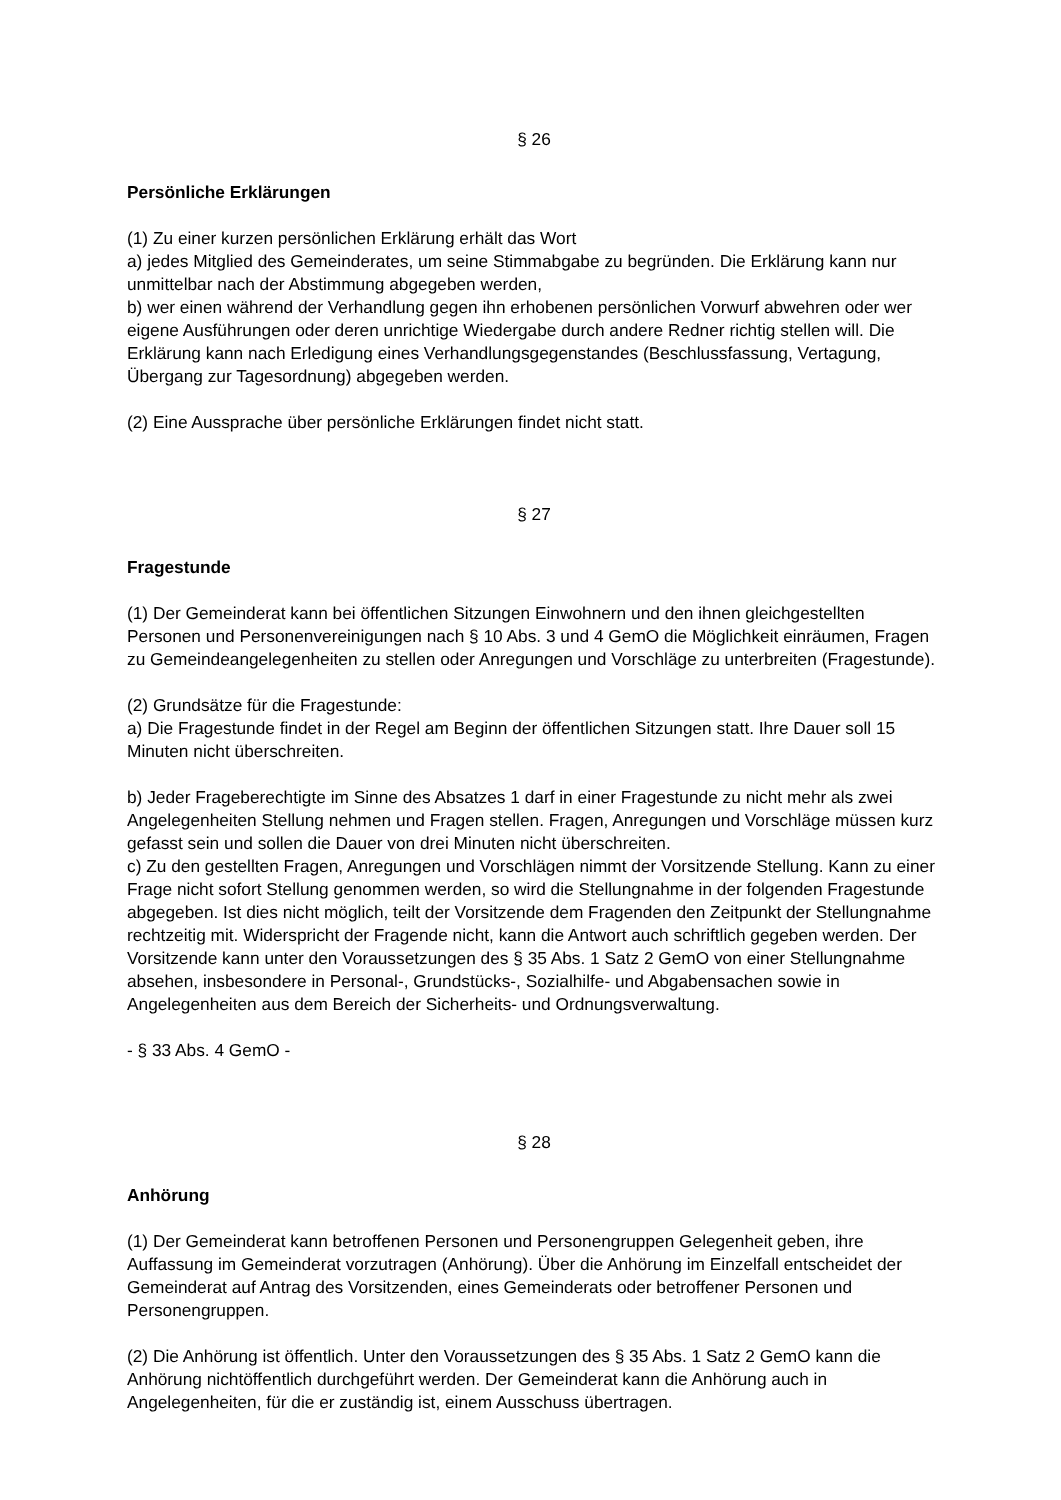§ 26
Persönliche Erklärungen
(1) Zu einer kurzen persönlichen Erklärung erhält das Wort
a) jedes Mitglied des Gemeinderates, um seine Stimmabgabe zu begründen. Die Erklärung kann nur unmittelbar nach der Abstimmung abgegeben werden,
b) wer einen während der Verhandlung gegen ihn erhobenen persönlichen Vorwurf abwehren oder wer eigene Ausführungen oder deren unrichtige Wiedergabe durch andere Redner richtig stellen will. Die Erklärung kann nach Erledigung eines Verhandlungsgegenstandes (Beschlussfassung, Vertagung, Übergang zur Tagesordnung) abgegeben werden.
(2) Eine Aussprache über persönliche Erklärungen findet nicht statt.
§ 27
Fragestunde
(1) Der Gemeinderat kann bei öffentlichen Sitzungen Einwohnern und den ihnen gleichgestellten Personen und Personenvereinigungen nach § 10 Abs. 3 und 4 GemO die Möglichkeit einräumen, Fragen zu Gemeindeangelegenheiten zu stellen oder Anregungen und Vorschläge zu unterbreiten (Fragestunde).
(2) Grundsätze für die Fragestunde:
a) Die Fragestunde findet in der Regel am Beginn der öffentlichen Sitzungen statt. Ihre Dauer soll 15 Minuten nicht überschreiten.
b) Jeder Frageberechtigte im Sinne des Absatzes 1 darf in einer Fragestunde zu nicht mehr als zwei Angelegenheiten Stellung nehmen und Fragen stellen. Fragen, Anregungen und Vorschläge müssen kurz gefasst sein und sollen die Dauer von drei Minuten nicht überschreiten.
c) Zu den gestellten Fragen, Anregungen und Vorschlägen nimmt der Vorsitzende Stellung. Kann zu einer Frage nicht sofort Stellung genommen werden, so wird die Stellungnahme in der folgenden Fragestunde abgegeben. Ist dies nicht möglich, teilt der Vorsitzende dem Fragenden den Zeitpunkt der Stellungnahme rechtzeitig mit. Widerspricht der Fragende nicht, kann die Antwort auch schriftlich gegeben werden. Der Vorsitzende kann unter den Voraussetzungen des § 35 Abs. 1 Satz 2 GemO von einer Stellungnahme absehen, insbesondere in Personal-, Grundstücks-, Sozialhilfe- und Abgabensachen sowie in Angelegenheiten aus dem Bereich der Sicherheits- und Ordnungsverwaltung.
- § 33 Abs. 4 GemO -
§ 28
Anhörung
(1) Der Gemeinderat kann betroffenen Personen und Personengruppen Gelegenheit geben, ihre Auffassung im Gemeinderat vorzutragen (Anhörung). Über die Anhörung im Einzelfall entscheidet der Gemeinderat auf Antrag des Vorsitzenden, eines Gemeinderats oder betroffener Personen und Personengruppen.
(2) Die Anhörung ist öffentlich. Unter den Voraussetzungen des § 35 Abs. 1 Satz 2 GemO kann die Anhörung nichtöffentlich durchgeführt werden. Der Gemeinderat kann die Anhörung auch in Angelegenheiten, für die er zuständig ist, einem Ausschuss übertragen.